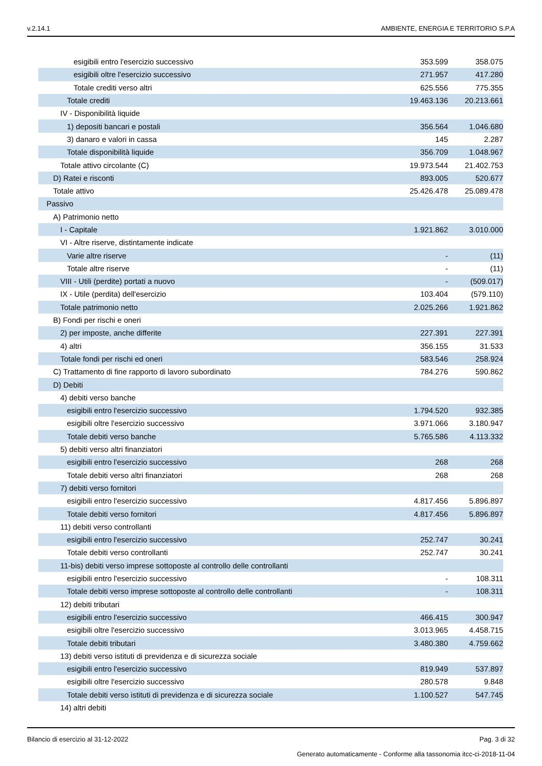v.2.14.1 AMBIENTE, ENERGIA E TERRITORIO S.P.A
| esigibili entro l'esercizio successivo | 353.599 | 358.075 |
| esigibili oltre l'esercizio successivo | 271.957 | 417.280 |
| Totale crediti verso altri | 625.556 | 775.355 |
| Totale crediti | 19.463.136 | 20.213.661 |
| IV - Disponibilità liquide | | |
| 1) depositi bancari e postali | 356.564 | 1.046.680 |
| 3) danaro e valori in cassa | 145 | 2.287 |
| Totale disponibilità liquide | 356.709 | 1.048.967 |
| Totale attivo circolante (C) | 19.973.544 | 21.402.753 |
| D) Ratei e risconti | 893.005 | 520.677 |
| Totale attivo | 25.426.478 | 25.089.478 |
| Passivo | | |
| A) Patrimonio netto | | |
| I - Capitale | 1.921.862 | 3.010.000 |
| VI - Altre riserve, distintamente indicate | | |
| Varie altre riserve | - | (11) |
| Totale altre riserve | - | (11) |
| VIII - Utili (perdite) portati a nuovo | - | (509.017) |
| IX - Utile (perdita) dell'esercizio | 103.404 | (579.110) |
| Totale patrimonio netto | 2.025.266 | 1.921.862 |
| B) Fondi per rischi e oneri | | |
| 2) per imposte, anche differite | 227.391 | 227.391 |
| 4) altri | 356.155 | 31.533 |
| Totale fondi per rischi ed oneri | 583.546 | 258.924 |
| C) Trattamento di fine rapporto di lavoro subordinato | 784.276 | 590.862 |
| D) Debiti | | |
| 4) debiti verso banche | | |
| esigibili entro l'esercizio successivo | 1.794.520 | 932.385 |
| esigibili oltre l'esercizio successivo | 3.971.066 | 3.180.947 |
| Totale debiti verso banche | 5.765.586 | 4.113.332 |
| 5) debiti verso altri finanziatori | | |
| esigibili entro l'esercizio successivo | 268 | 268 |
| Totale debiti verso altri finanziatori | 268 | 268 |
| 7) debiti verso fornitori | | |
| esigibili entro l'esercizio successivo | 4.817.456 | 5.896.897 |
| Totale debiti verso fornitori | 4.817.456 | 5.896.897 |
| 11) debiti verso controllanti | | |
| esigibili entro l'esercizio successivo | 252.747 | 30.241 |
| Totale debiti verso controllanti | 252.747 | 30.241 |
| 11-bis) debiti verso imprese sottoposte al controllo delle controllanti | | |
| esigibili entro l'esercizio successivo | - | 108.311 |
| Totale debiti verso imprese sottoposte al controllo delle controllanti | - | 108.311 |
| 12) debiti tributari | | |
| esigibili entro l'esercizio successivo | 466.415 | 300.947 |
| esigibili oltre l'esercizio successivo | 3.013.965 | 4.458.715 |
| Totale debiti tributari | 3.480.380 | 4.759.662 |
| 13) debiti verso istituti di previdenza e di sicurezza sociale | | |
| esigibili entro l'esercizio successivo | 819.949 | 537.897 |
| esigibili oltre l'esercizio successivo | 280.578 | 9.848 |
| Totale debiti verso istituti di previdenza e di sicurezza sociale | 1.100.527 | 547.745 |
| 14) altri debiti | | |
Bilancio di esercizio al 31-12-2022 Pag. 3 di 32
Generato automaticamente - Conforme alla tassonomia itcc-ci-2018-11-04